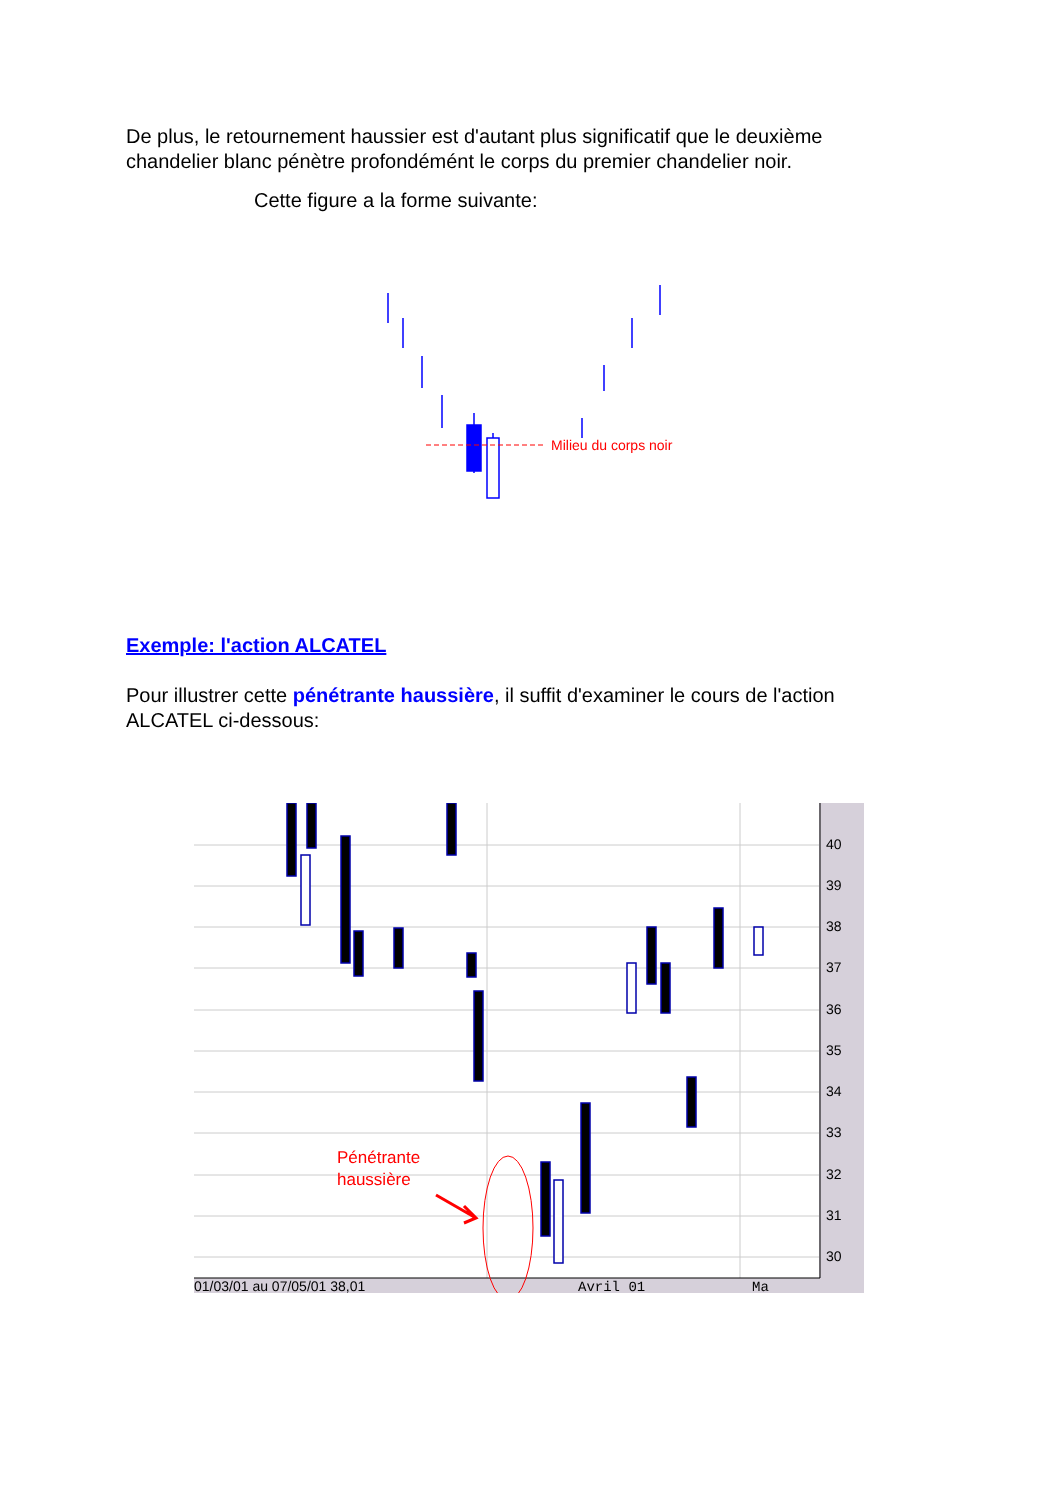De plus, le retournement haussier est d'autant plus significatif que le deuxième chandelier blanc pénètre profondémént le corps du premier chandelier noir.
Cette figure a la forme suivante:
Milieu du corps noir
Exemple: l'action ALCATEL
Pour illustrer cette pénétrante haussière, il suffit d'examiner le cours de l'action ALCATEL ci-dessous:
Pénétrante
haussière
40
39
38
37
36
35
34
33
32
31
30
01/03/01 au 07/05/01 38,01
Avril 01
Ma